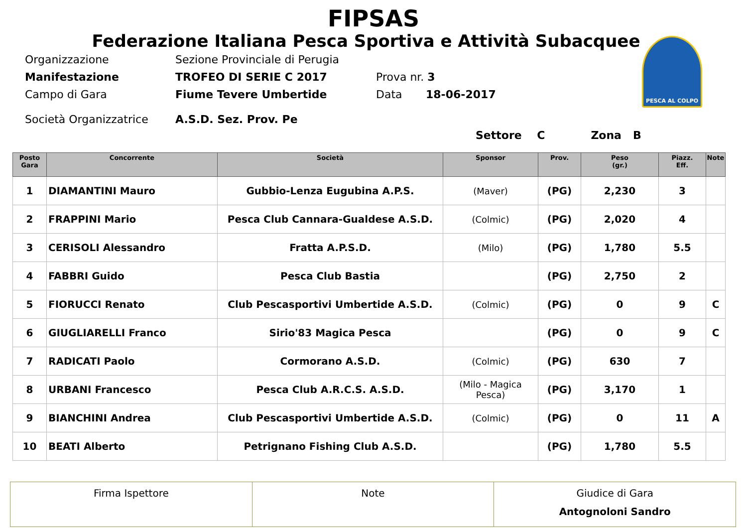FIPSAS
Federazione Italiana Pesca Sportiva e Attività Subacquee
PESCA AL COLPO
Organizzazione Sezione Provinciale di Perugia
Manifestazione TROFEO DI SERIE C 2017 Prova nr. 3
Campo di Gara Fiume Tevere Umbertide Data 18-06-2017
Società Organizzatrice A.S.D. Sez. Prov. Pe
Settore C Zona B
| Posto Gara | Concorrente | Società | Sponsor | Prov. | Peso (gr.) | Piazz. Eff. | Note |
| --- | --- | --- | --- | --- | --- | --- | --- |
| 1 | DIAMANTINI Mauro | Gubbio-Lenza Eugubina A.P.S. | (Maver) | (PG) | 2,230 | 3 | |
| 2 | FRAPPINI Mario | Pesca Club Cannara-Gualdese A.S.D. | (Colmic) | (PG) | 2,020 | 4 | |
| 3 | CERISOLI Alessandro | Fratta A.P.S.D. | (Milo) | (PG) | 1,780 | 5.5 | |
| 4 | FABBRI Guido | Pesca Club Bastia | | (PG) | 2,750 | 2 | |
| 5 | FIORUCCI Renato | Club Pescasportivi Umbertide A.S.D. | (Colmic) | (PG) | 0 | 9 | C |
| 6 | GIUGLIARELLI Franco | Sirio'83 Magica Pesca | | (PG) | 0 | 9 | C |
| 7 | RADICATI Paolo | Cormorano A.S.D. | (Colmic) | (PG) | 630 | 7 | |
| 8 | URBANI Francesco | Pesca Club A.R.C.S. A.S.D. | (Milo - Magica Pesca) | (PG) | 3,170 | 1 | |
| 9 | BIANCHINI Andrea | Club Pescasportivi Umbertide A.S.D. | (Colmic) | (PG) | 0 | 11 | A |
| 10 | BEATI Alberto | Petrignano Fishing Club A.S.D. | | (PG) | 1,780 | 5.5 | |
| Firma Ispettore | Note | Giudice di Gara Antognoloni Sandro |